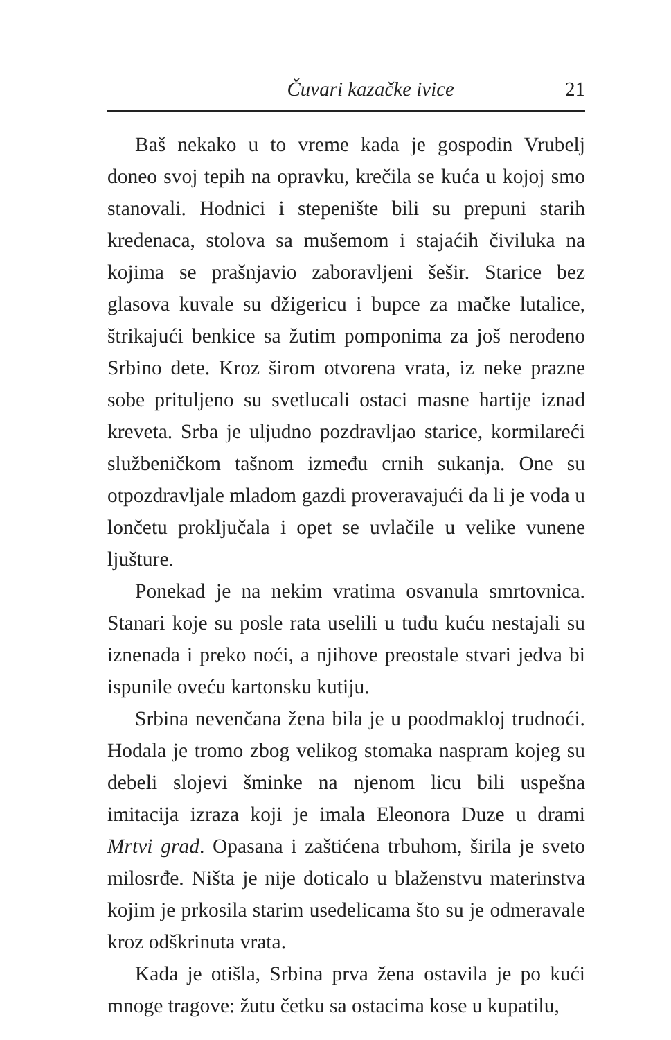Čuvari kazačke ivice 21
Baš nekako u to vreme kada je gospodin Vrubelj doneo svoj tepih na opravku, krečila se kuća u kojoj smo stanovali. Hodnici i stepenište bili su prepuni starih kredenaca, stolova sa mušemom i stajaćih čiviluka na kojima se prašnjavio zaboravljeni šešir. Starice bez glasova kuvale su džigericu i bupce za mačke lutalice, štrikajući benkice sa žutim pomponima za još nerođeno Srbino dete. Kroz širom otvorena vrata, iz neke prazne sobe prituljeno su svetlucali ostaci masne hartije iznad kreveta. Srba je uljudno pozdravljao starice, kormilareći službeničkom tašnom između crnih sukanja. One su otpozdravljale mladom gazdi proveravajući da li je voda u lončetu proključala i opet se uvlačile u velike vunene ljušture.
Ponekad je na nekim vratima osvanula smrtovnica. Stanari koje su posle rata uselili u tuđu kuću nestajali su iznenada i preko noći, a njihove preostale stvari jedva bi ispunile oveću kartonsku kutiju.
Srbina nevenčana žena bila je u poodmakloj trudnoći. Hodala je tromo zbog velikog stomaka naspram kojeg su debeli slojevi šminke na njenom licu bili uspešna imitacija izraza koji je imala Eleonora Duze u drami Mrtvi grad. Opasana i zaštićena trbuhom, širila je sveto milosrđe. Ništa je nije doticalo u blaženstvu materinstva kojim je prkosila starim usedelicama što su je odmeravale kroz odškrinuta vrata.
Kada je otišla, Srbina prva žena ostavila je po kući mnoge tragove: žutu četku sa ostacima kose u kupatilu,